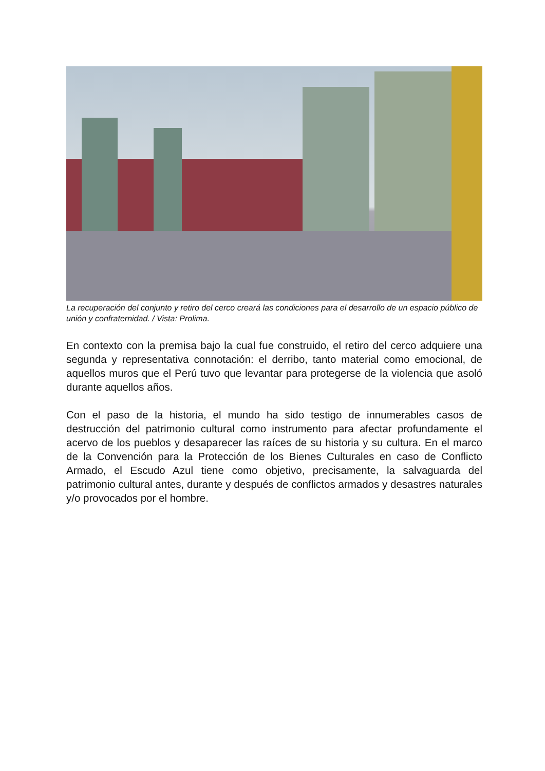La recuperación del conjunto y retiro del cerco creará las condiciones para el desarrollo de un espacio público de unión y confraternidad. / Vista: Prolima.
En contexto con la premisa bajo la cual fue construido, el retiro del cerco adquiere una segunda y representativa connotación: el derribo, tanto material como emocional, de aquellos muros que el Perú tuvo que levantar para protegerse de la violencia que asoló durante aquellos años.
Con el paso de la historia, el mundo ha sido testigo de innumerables casos de destrucción del patrimonio cultural como instrumento para afectar profundamente el acervo de los pueblos y desaparecer las raíces de su historia y su cultura. En el marco de la Convención para la Protección de los Bienes Culturales en caso de Conflicto Armado, el Escudo Azul tiene como objetivo, precisamente, la salvaguarda del patrimonio cultural antes, durante y después de conflictos armados y desastres naturales y/o provocados por el hombre.